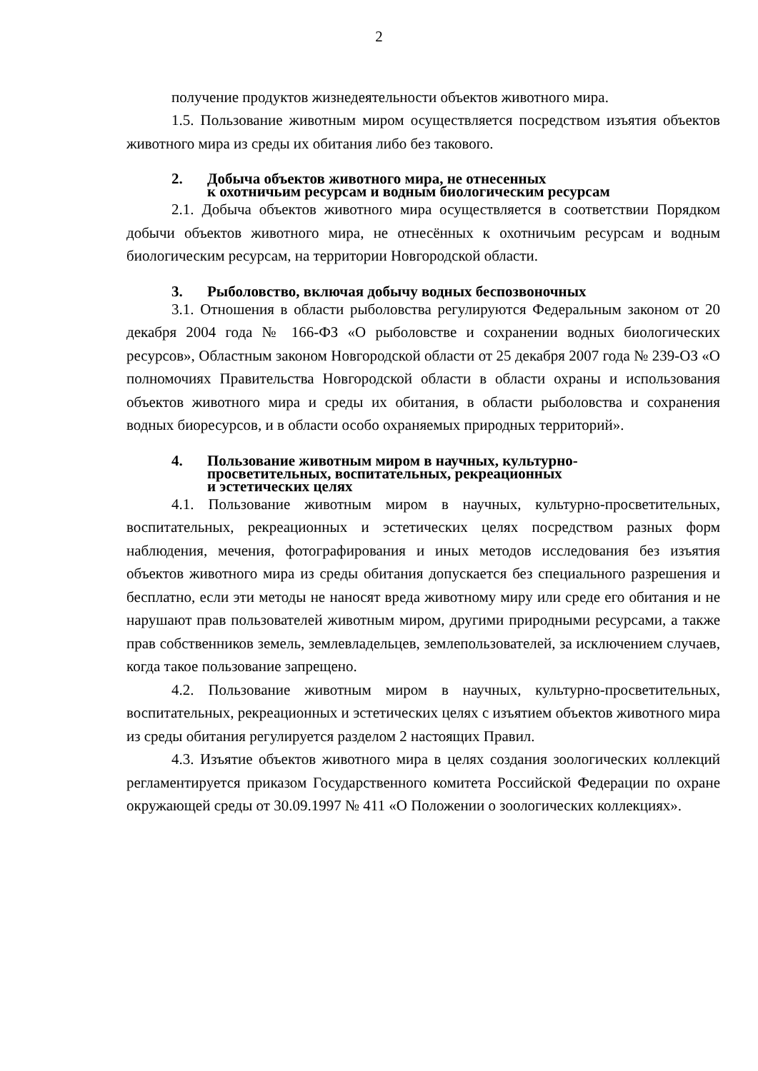2
получение продуктов жизнедеятельности объектов животного мира.
1.5. Пользование животным миром осуществляется посредством изъятия объектов животного мира из среды их обитания либо без такового.
2. Добыча объектов животного мира, не отнесенных
к охотничьим ресурсам и водным биологическим ресурсам
2.1. Добыча объектов животного мира осуществляется в соответствии Порядком добычи объектов животного мира, не отнесённых к охотничьим ресурсам и водным биологическим ресурсам, на территории Новгородской области.
3. Рыболовство, включая добычу водных беспозвоночных
3.1. Отношения в области рыболовства регулируются Федеральным законом от 20 декабря 2004 года № 166-ФЗ «О рыболовстве и сохранении водных биологических ресурсов», Областным законом Новгородской области от 25 декабря 2007 года № 239-ОЗ «О полномочиях Правительства Новгородской области в области охраны и использования объектов животного мира и среды их обитания, в области рыболовства и сохранения водных биоресурсов, и в области особо охраняемых природных территорий».
4. Пользование животным миром в научных, культурно-
просветительных, воспитательных, рекреационных
и эстетических целях
4.1. Пользование животным миром в научных, культурно-просветительных, воспитательных, рекреационных и эстетических целях посредством разных форм наблюдения, мечения, фотографирования и иных методов исследования без изъятия объектов животного мира из среды обитания допускается без специального разрешения и бесплатно, если эти методы не наносят вреда животному миру или среде его обитания и не нарушают прав пользователей животным миром, другими природными ресурсами, а также прав собственников земель, землевладельцев, землепользователей, за исключением случаев, когда такое пользование запрещено.
4.2. Пользование животным миром в научных, культурно-просветительных, воспитательных, рекреационных и эстетических целях с изъятием объектов животного мира из среды обитания регулируется разделом 2 настоящих Правил.
4.3. Изъятие объектов животного мира в целях создания зоологических коллекций регламентируется приказом Государственного комитета Российской Федерации по охране окружающей среды от 30.09.1997 № 411 «О Положении о зоологических коллекциях».